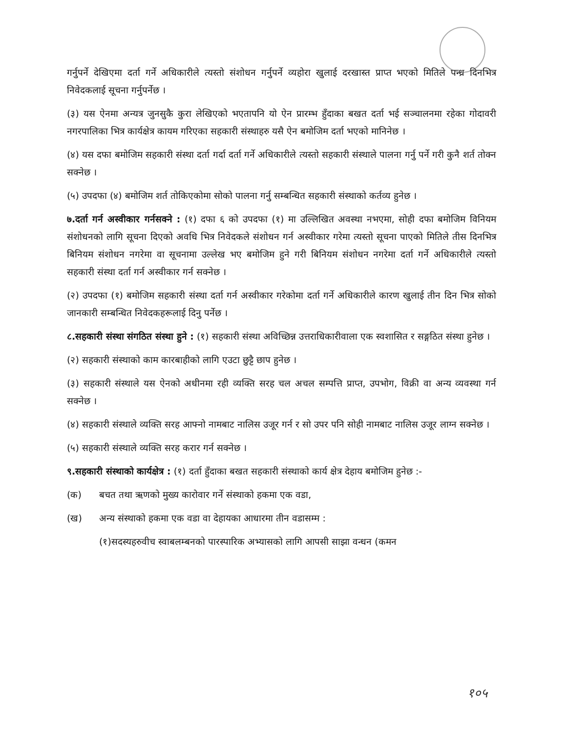गर्नुपर्ने देखिएमा दर्ता गर्ने अधिकारीले त्यस्तो संशोधन गर्नुपर्ने व्यहोरा खुलाई दरखास्त प्राप्त भएको मितिले पन्ध्र दिनभित्र निवेदकलाई सूचना गर्नुपर्नेछ ।
(३) यस ऐनमा अन्यत्र जुनसुकै कुरा लेखिएको भएतापनि यो ऐन प्रारम्भ हुँदाका बखत दर्ता भई सञ्चालनमा रहेका गोदावरी नगरपालिका भित्र कार्यक्षेत्र कायम गरिएका सहकारी संस्थाहरु यसै ऐन बमोजिम दर्ता भएको मानिनेछ ।
(४) यस दफा बमोजिम सहकारी संस्था दर्ता गर्दा दर्ता गर्ने अधिकारीले त्यस्तो सहकारी संस्थाले पालना गर्नु पर्ने गरी कुनै शर्त तोक्न सक्नेछ ।
(५) उपदफा (४) बमोजिम शर्त तोकिएकोमा सोको पालना गर्नु सम्बन्धित सहकारी संस्थाको कर्तव्य हुनेछ ।
७.दर्ता गर्न अस्वीकार गर्नसक्ने : (१) दफा ६ को उपदफा (१) मा उल्लिखित अवस्था नभएमा, सोही दफा बमोजिम विनियम संशोधनको लागि सूचना दिएको अवधि भित्र निवेदकले संशोधन गर्न अस्वीकार गरेमा त्यस्तो सूचना पाएको मितिले तीस दिनभित्र बिनियम संशोधन नगरेमा वा सूचनामा उल्लेख भए बमोजिम हुने गरी बिनियम संशोधन नगरेमा दर्ता गर्ने अधिकारीले त्यस्तो सहकारी संस्था दर्ता गर्न अस्वीकार गर्न सक्नेछ ।
(२) उपदफा (१) बमोजिम सहकारी संस्था दर्ता गर्न अस्वीकार गरेकोमा दर्ता गर्ने अधिकारीले कारण खुलाई तीन दिन भित्र सोको जानकारी सम्बन्धित निवेदकहरूलाई दिनु पर्नेछ ।
८.सहकारी संस्था संगठित संस्था हुने : (१) सहकारी संस्था अविच्छिन्न उत्तराधिकारीवाला एक स्वशासित र सङ्गठित संस्था हुनेछ ।
(२) सहकारी संस्थाको काम कारबाहीको लागि एउटा छुट्टै छाप हुनेछ ।
(३) सहकारी संस्थाले यस ऐनको अधीनमा रही व्यक्ति सरह चल अचल सम्पत्ति प्राप्त, उपभोग, विक्री वा अन्य व्यवस्था गर्न सक्नेछ ।
(४) सहकारी संस्थाले व्यक्ति सरह आफ्नो नामबाट नालिस उजूर गर्न र सो उपर पनि सोही नामबाट नालिस उजूर लाग्न सक्नेछ ।
(५) सहकारी संस्थाले व्यक्ति सरह करार गर्न सक्नेछ ।
९.सहकारी संस्थाको कार्यक्षेत्र : (१) दर्ता हुँदाका बखत सहकारी संस्थाको कार्य क्षेत्र देहाय बमोजिम हुनेछ :-
(क) बचत तथा ऋणको मुख्य कारोवार गर्ने संस्थाको हकमा एक वडा,
(ख) अन्य संस्थाको हकमा एक वडा वा देहायका आधारमा तीन वडासम्म :
(१)सदस्यहरुवीच स्वाबलम्बनको पारस्पारिक अभ्यासको लागि आपसी साझा वन्धन (कमन
१०५